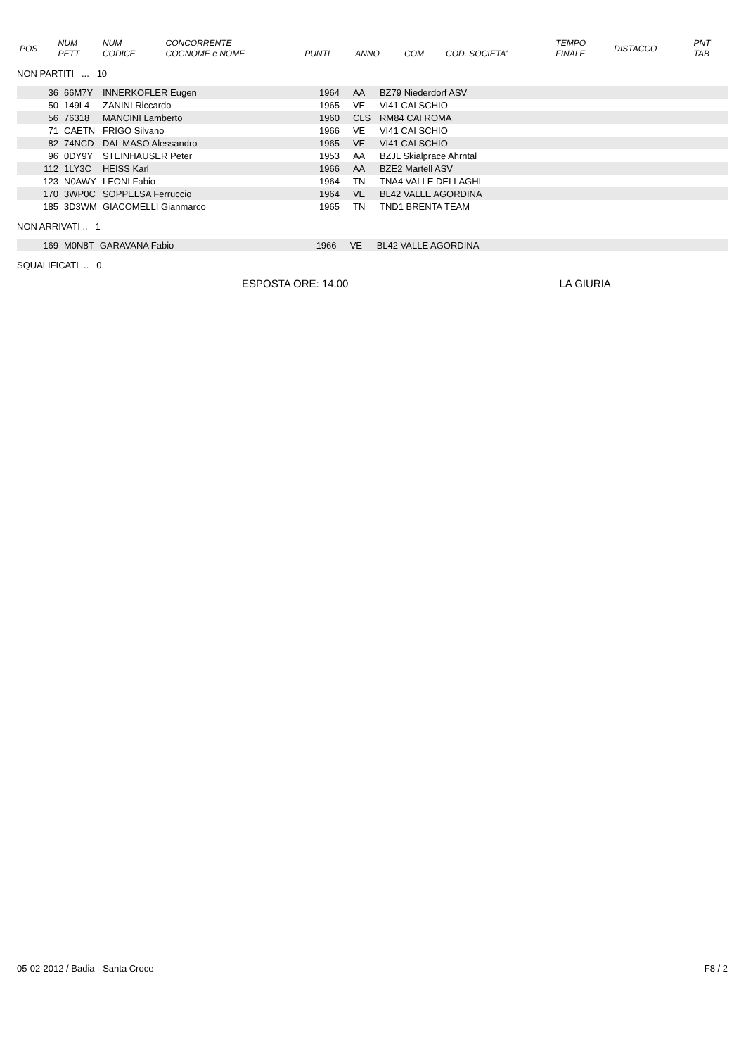| POS | NUM PETT | NUM CODICE | CONCORRENTE COGNOME e NOME | PUNTI | ANNO | COM | COD. SOCIETA' | TEMPO FINALE | DISTACCO | PNT TAB |
| --- | --- | --- | --- | --- | --- | --- | --- | --- | --- | --- |
NON PARTITI ... 10
| 36 | 66M7Y | INNERKOFLER Eugen | 1964 | AA | BZ79 Niederdorf ASV |
| 50 | 149L4 | ZANINI Riccardo | 1965 | VE | VI41 CAI SCHIO |
| 56 | 76318 | MANCINI Lamberto | 1960 | CLS | RM84 CAI ROMA |
| 71 | CAETN | FRIGO Silvano | 1966 | VE | VI41 CAI SCHIO |
| 82 | 74NCD | DAL MASO Alessandro | 1965 | VE | VI41 CAI SCHIO |
| 96 | 0DY9Y | STEINHAUSER Peter | 1953 | AA | BZJL Skialprace Ahrntal |
| 112 | 1LY3C | HEISS Karl | 1966 | AA | BZE2 Martell ASV |
| 123 | N0AWY | LEONI Fabio | 1964 | TN | TNA4 VALLE DEI LAGHI |
| 170 | 3WP0C | SOPPELSA Ferruccio | 1964 | VE | BL42 VALLE AGORDINA |
| 185 | 3D3WM | GIACOMELLI Gianmarco | 1965 | TN | TND1 BRENTA TEAM |
NON ARRIVATI .. 1
| 169 | M0N8T | GARAVANA Fabio | 1966 | VE | BL42 VALLE AGORDINA |
SQUALIFICATI .. 0
ESPOSTA ORE: 14.00 LA GIURIA
05-02-2012 / Badia - Santa Croce F8 / 2